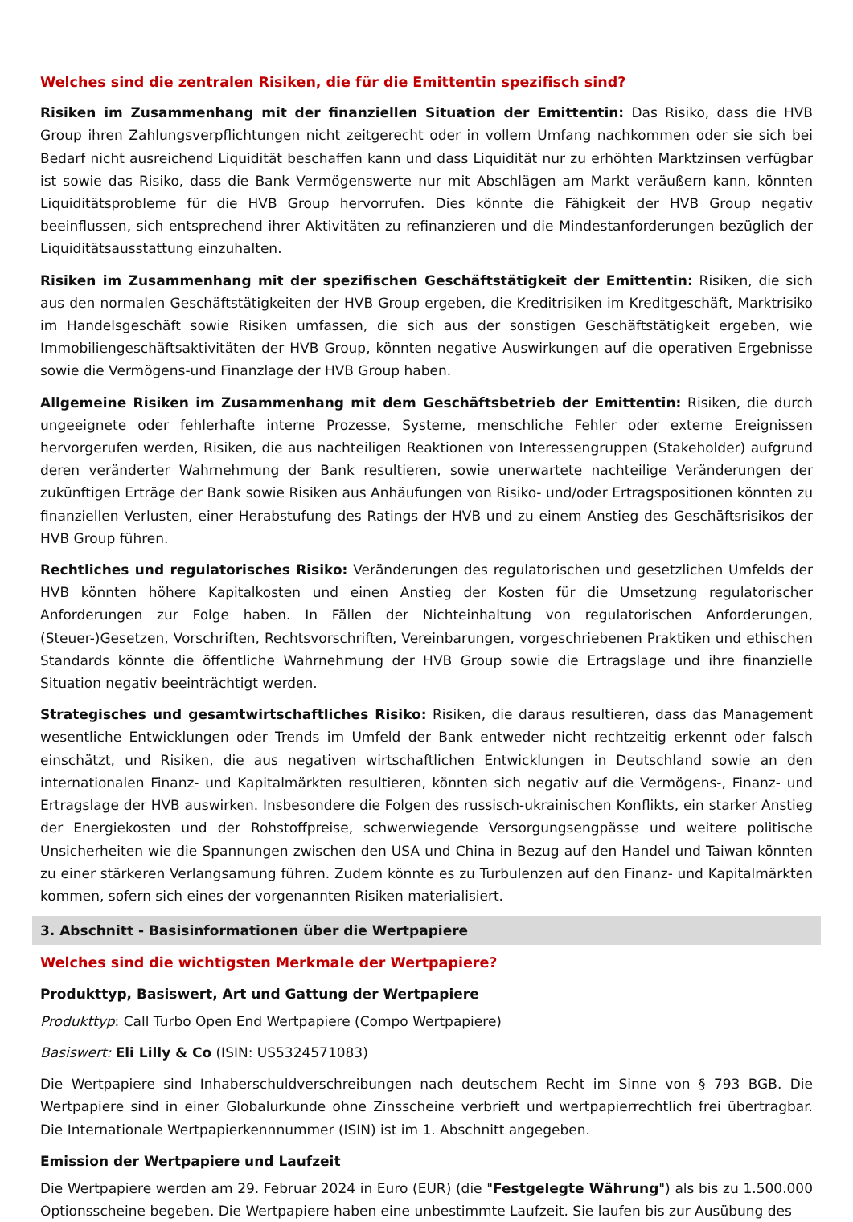Welches sind die zentralen Risiken, die für die Emittentin spezifisch sind?
Risiken im Zusammenhang mit der finanziellen Situation der Emittentin: Das Risiko, dass die HVB Group ihren Zahlungsverpflichtungen nicht zeitgerecht oder in vollem Umfang nachkommen oder sie sich bei Bedarf nicht ausreichend Liquidität beschaffen kann und dass Liquidität nur zu erhöhten Marktzinsen verfügbar ist sowie das Risiko, dass die Bank Vermögenswerte nur mit Abschlägen am Markt veräußern kann, könnten Liquiditätsprobleme für die HVB Group hervorrufen. Dies könnte die Fähigkeit der HVB Group negativ beeinflussen, sich entsprechend ihrer Aktivitäten zu refinanzieren und die Mindestanforderungen bezüglich der Liquiditätsausstattung einzuhalten.
Risiken im Zusammenhang mit der spezifischen Geschäftstätigkeit der Emittentin: Risiken, die sich aus den normalen Geschäftstätigkeiten der HVB Group ergeben, die Kreditrisiken im Kreditgeschäft, Marktrisiko im Handelsgeschäft sowie Risiken umfassen, die sich aus der sonstigen Geschäftstätigkeit ergeben, wie Immobiliengeschäftsaktivitäten der HVB Group, könnten negative Auswirkungen auf die operativen Ergebnisse sowie die Vermögens-und Finanzlage der HVB Group haben.
Allgemeine Risiken im Zusammenhang mit dem Geschäftsbetrieb der Emittentin: Risiken, die durch ungeeignete oder fehlerhafte interne Prozesse, Systeme, menschliche Fehler oder externe Ereignissen hervorgerufen werden, Risiken, die aus nachteiligen Reaktionen von Interessengruppen (Stakeholder) aufgrund deren veränderter Wahrnehmung der Bank resultieren, sowie unerwartete nachteilige Veränderungen der zukünftigen Erträge der Bank sowie Risiken aus Anhäufungen von Risiko- und/oder Ertragspositionen könnten zu finanziellen Verlusten, einer Herabstufung des Ratings der HVB und zu einem Anstieg des Geschäftsrisikos der HVB Group führen.
Rechtliches und regulatorisches Risiko: Veränderungen des regulatorischen und gesetzlichen Umfelds der HVB könnten höhere Kapitalkosten und einen Anstieg der Kosten für die Umsetzung regulatorischer Anforderungen zur Folge haben. In Fällen der Nichteinhaltung von regulatorischen Anforderungen, (Steuer-)Gesetzen, Vorschriften, Rechtsvorschriften, Vereinbarungen, vorgeschriebenen Praktiken und ethischen Standards könnte die öffentliche Wahrnehmung der HVB Group sowie die Ertragslage und ihre finanzielle Situation negativ beeinträchtigt werden.
Strategisches und gesamtwirtschaftliches Risiko: Risiken, die daraus resultieren, dass das Management wesentliche Entwicklungen oder Trends im Umfeld der Bank entweder nicht rechtzeitig erkennt oder falsch einschätzt, und Risiken, die aus negativen wirtschaftlichen Entwicklungen in Deutschland sowie an den internationalen Finanz- und Kapitalmärkten resultieren, könnten sich negativ auf die Vermögens-, Finanz- und Ertragslage der HVB auswirken. Insbesondere die Folgen des russisch-ukrainischen Konflikts, ein starker Anstieg der Energiekosten und der Rohstoffpreise, schwerwiegende Versorgungsengpässe und weitere politische Unsicherheiten wie die Spannungen zwischen den USA und China in Bezug auf den Handel und Taiwan könnten zu einer stärkeren Verlangsamung führen. Zudem könnte es zu Turbulenzen auf den Finanz- und Kapitalmärkten kommen, sofern sich eines der vorgenannten Risiken materialisiert.
3. Abschnitt - Basisinformationen über die Wertpapiere
Welches sind die wichtigsten Merkmale der Wertpapiere?
Produkttyp, Basiswert, Art und Gattung der Wertpapiere
Produkttyp: Call Turbo Open End Wertpapiere (Compo Wertpapiere)
Basiswert: Eli Lilly & Co (ISIN: US5324571083)
Die Wertpapiere sind Inhaberschuldverschreibungen nach deutschem Recht im Sinne von § 793 BGB. Die Wertpapiere sind in einer Globalurkunde ohne Zinsscheine verbrieft und wertpapierrechtlich frei übertragbar. Die Internationale Wertpapierkennnummer (ISIN) ist im 1. Abschnitt angegeben.
Emission der Wertpapiere und Laufzeit
Die Wertpapiere werden am 29. Februar 2024 in Euro (EUR) (die "Festgelegte Währung") als bis zu 1.500.000 Optionsscheine begeben. Die Wertpapiere haben eine unbestimmte Laufzeit. Sie laufen bis zur Ausübung des